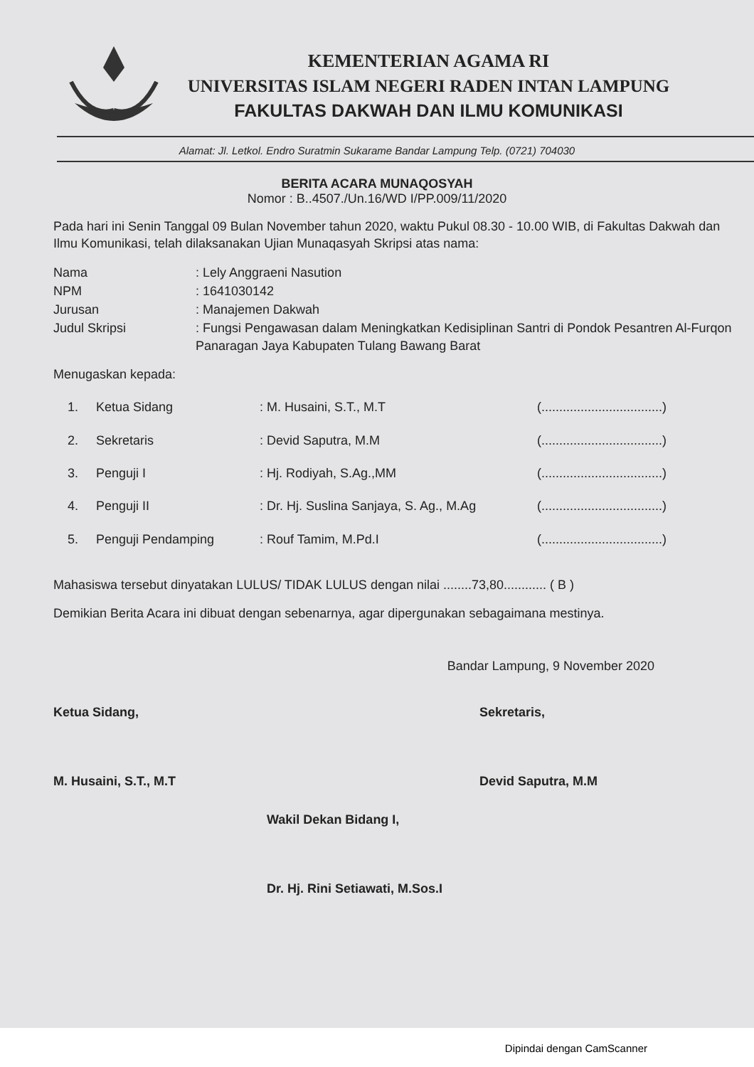KEMENTERIAN AGAMA RI
UNIVERSITAS ISLAM NEGERI RADEN INTAN LAMPUNG
FAKULTAS DAKWAH DAN ILMU KOMUNIKASI
Alamat: Jl. Letkol. Endro Suratmin Sukarame Bandar Lampung Telp. (0721) 704030
BERITA ACARA MUNAQOSYAH
Nomor : B..4507./Un.16/WD I/PP.009/11/2020
Pada hari ini Senin Tanggal 09 Bulan November tahun 2020, waktu Pukul 08.30 - 10.00 WIB, di Fakultas Dakwah dan Ilmu Komunikasi, telah dilaksanakan Ujian Munaqasyah Skripsi atas nama:
Nama: Lely Anggraeni Nasution
NPM: 1641030142
Jurusan: Manajemen Dakwah
Judul Skripsi: Fungsi Pengawasan dalam Meningkatkan Kedisiplinan Santri di Pondok Pesantren Al-Furqon Panaragan Jaya Kabupaten Tulang Bawang Barat
Menugaskan kepada:
1. Ketua Sidang: M. Husaini, S.T., M.T (..................................)
2. Sekretaris: Devid Saputra, M.M (..................................)
3. Penguji I: Hj. Rodiyah, S.Ag.,MM (..................................)
4. Penguji II: Dr. Hj. Suslina Sanjaya, S. Ag., M.Ag (..................................)
5. Penguji Pendamping: Rouf Tamim, M.Pd.I (..................................)
Mahasiswa tersebut dinyatakan LULUS/ TIDAK LULUS dengan nilai ........73,80............ ( B )
Demikian Berita Acara ini dibuat dengan sebenarnya, agar dipergunakan sebagaimana mestinya.
Bandar Lampung, 9 November 2020
Ketua Sidang,
M. Husaini, S.T., M.T
Sekretaris,
Devid Saputra, M.M
Wakil Dekan Bidang I,
Dr. Hj. Rini Setiawati, M.Sos.I
Dipindai dengan CamScanner